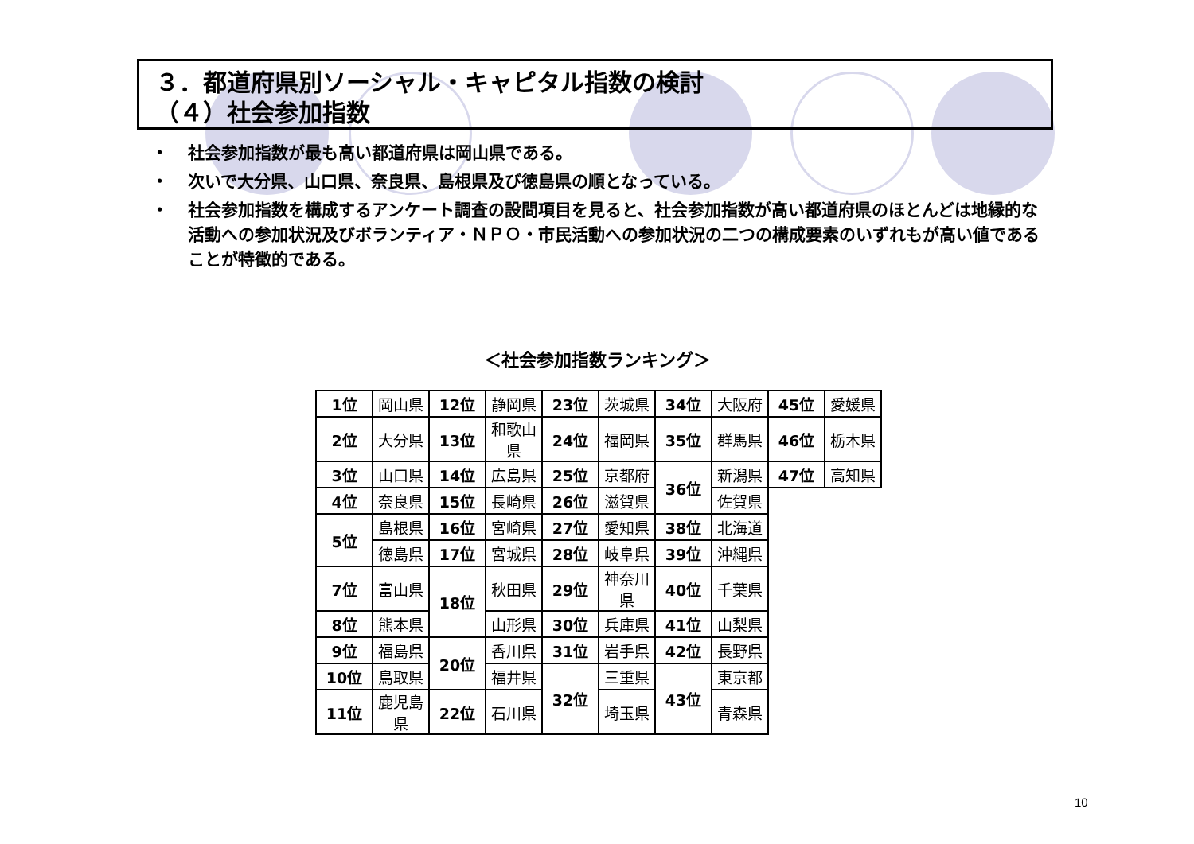３．都道府県別ソーシャル・キャピタル指数の検討
（４）社会参加指数
・ 社会参加指数が最も高い都道府県は岡山県である。
・ 次いで大分県、山口県、奈良県、島根県及び徳島県の順となっている。
・ 社会参加指数を構成するアンケート調査の設問項目を見ると、社会参加指数が高い都道府県のほとんどは地縁的な活動への参加状況及びボランティア・ＮＰＯ・市民活動への参加状況の二つの構成要素のいずれもが高い値であることが特徴的である。
＜社会参加指数ランキング＞
| 1位 | 岡山県 | 12位 | 静岡県 | 23位 | 茨城県 | 34位 | 大阪府 | 45位 | 愛媛県 |
| 2位 | 大分県 | 13位 | 和歌山県 | 24位 | 福岡県 | 35位 | 群馬県 | 46位 | 栃木県 |
| 3位 | 山口県 | 14位 | 広島県 | 25位 | 京都府 | 36位 | 新潟県 | 47位 | 高知県 |
| 4位 | 奈良県 | 15位 | 長崎県 | 26位 | 滋賀県 | | 佐賀県 | | |
| 5位 | 島根県 | 16位 | 宮崎県 | 27位 | 愛知県 | 38位 | 北海道 | | |
| | 徳島県 | 17位 | 宮城県 | 28位 | 岐阜県 | 39位 | 沖縄県 | | |
| 7位 | 富山県 | 18位 | 秋田県 | 29位 | 神奈川県 | 40位 | 千葉県 | | |
| 8位 | 熊本県 | | 山形県 | 30位 | 兵庫県 | 41位 | 山梨県 | | |
| 9位 | 福島県 | 20位 | 香川県 | 31位 | 岩手県 | 42位 | 長野県 | | |
| 10位 | 鳥取県 | | 福井県 | 32位 | 三重県 | 43位 | 東京都 | | |
| 11位 | 鹿児島県 | 22位 | 石川県 | | 埼玉県 | | 青森県 | | |
10